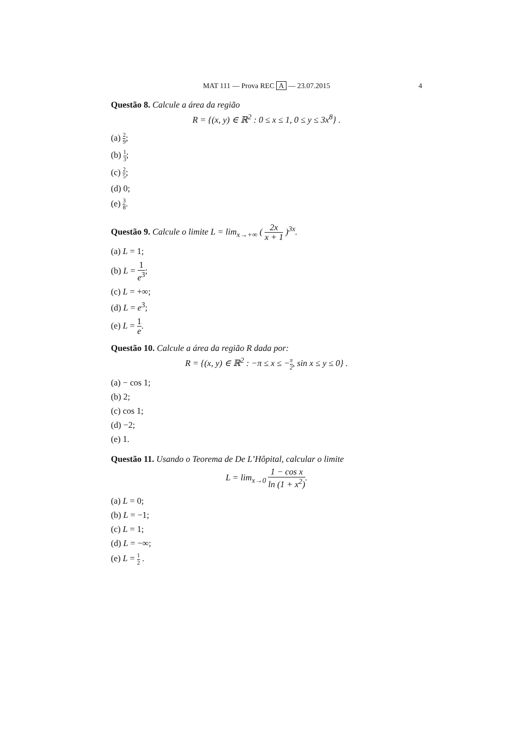MAT 111 — Prova REC A — 23.07.2015 4
Questão 8. Calcule a área da região
R = {(x, y) ∈ ℝ<sup>2</sup> : 0 ≤ x ≤ 1, 0 ≤ y ≤ 3x<sup>8</sup>} .
(a) 2 9;
(b) 1 3;
(c) 2 5;
(d) 0;
(e) 3 8.
Questão 9. Calcule o limite L = lim<sub>x→+∞</sub> ( 2x x + 1 )<sup>3x</sup>.
(a) L = 1;
(b) L = 1 e<sup>3</sup>;
(c) L = +∞;
(d) L = e<sup>3</sup>;
(e) L = 1 e.
Questão 10. Calcule a área da região R dada por:
R = {(x, y) ∈ ℝ<sup>2</sup> : −π ≤ x ≤ −π 2, sin x ≤ y ≤ 0} .
(a) − cos 1;
(b) 2;
(c) cos 1;
(d) −2;
(e) 1.
Questão 11. Usando o Teorema de De L’Hôpital, calcular o limite
L = lim<sub>x→0</sub> 1 − cos x ln (1 + x<sup>2</sup>).
(a) L = 0;
(b) L = −1;
(c) L = 1;
(d) L = −∞;
(e) L = 1 2 .